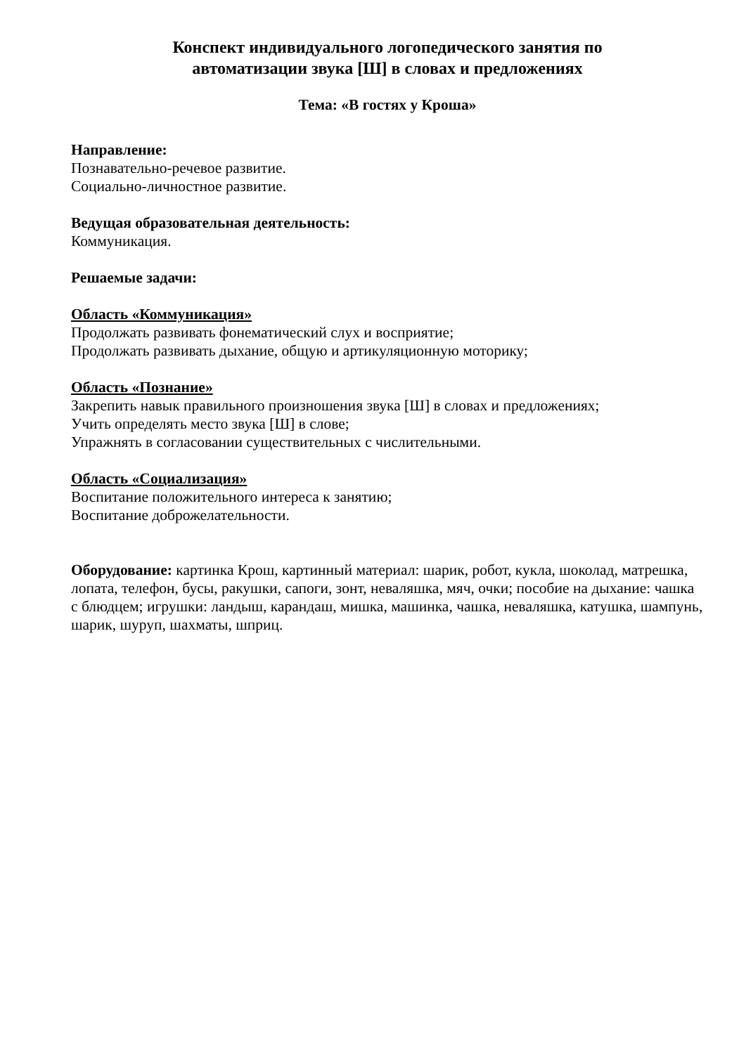Конспект индивидуального логопедического занятия по
автоматизации звука [Ш] в словах и предложениях
Тема: «В гостях у Кроша»
Направление:
Познавательно-речевое развитие.
Социально-личностное развитие.
Ведущая образовательная деятельность:
Коммуникация.
Решаемые задачи:
Область «Коммуникация»
Продолжать развивать фонематический слух и восприятие;
Продолжать развивать дыхание, общую и артикуляционную моторику;
Область «Познание»
Закрепить навык правильного произношения звука [Ш] в словах и предложениях;
Учить определять место звука [Ш] в слове;
Упражнять в согласовании существительных с числительными.
Область «Социализация»
Воспитание положительного интереса к занятию;
Воспитание доброжелательности.
Оборудование: картинка Крош, картинный материал: шарик, робот, кукла, шоколад, матрешка, лопата, телефон, бусы, ракушки, сапоги, зонт, неваляшка, мяч, очки; пособие на дыхание: чашка с блюдцем; игрушки: ландыш, карандаш, мишка, машинка, чашка, неваляшка, катушка, шампунь, шарик, шуруп, шахматы, шприц.